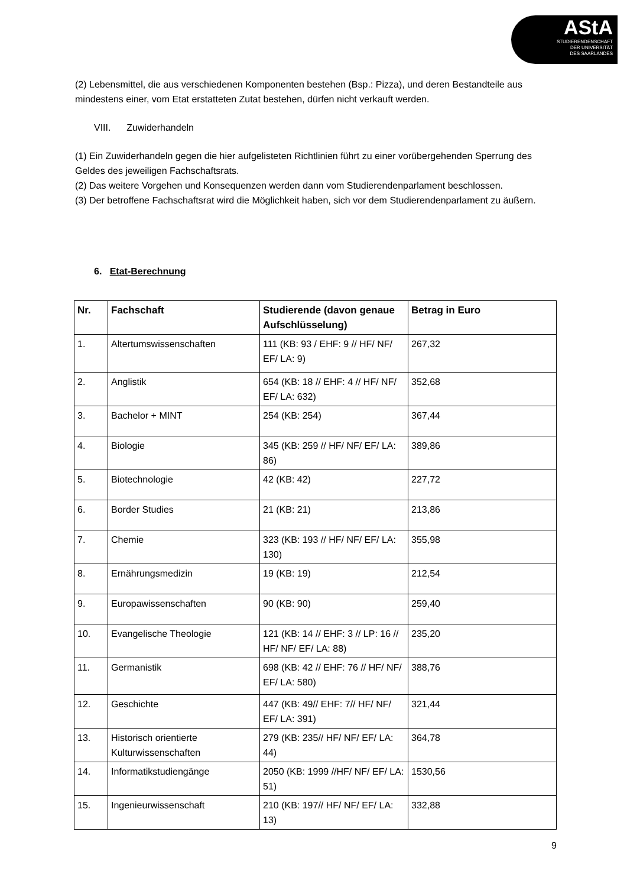AStA
STUDIERENDENSCHAFT
DER UNIVERSITÄT
DES SAARLANDES
(2) Lebensmittel, die aus verschiedenen Komponenten bestehen (Bsp.: Pizza), und deren Bestandteile aus mindestens einer, vom Etat erstatteten Zutat bestehen, dürfen nicht verkauft werden.
VIII. Zuwiderhandeln
(1) Ein Zuwiderhandeln gegen die hier aufgelisteten Richtlinien führt zu einer vorübergehenden Sperrung des Geldes des jeweiligen Fachschaftsrats.
(2) Das weitere Vorgehen und Konsequenzen werden dann vom Studierendenparlament beschlossen.
(3) Der betroffene Fachschaftsrat wird die Möglichkeit haben, sich vor dem Studierendenparlament zu äußern.
6. Etat-Berechnung
| Nr. | Fachschaft | Studierende (davon genaue Aufschlüsselung) | Betrag in Euro |
| --- | --- | --- | --- |
| 1. | Altertumswissenschaften | 111 (KB: 93 / EHF: 9 // HF/ NF/ EF/ LA: 9) | 267,32 |
| 2. | Anglistik | 654 (KB: 18 // EHF: 4 // HF/ NF/ EF/ LA: 632) | 352,68 |
| 3. | Bachelor + MINT | 254 (KB: 254) | 367,44 |
| 4. | Biologie | 345 (KB: 259 // HF/ NF/ EF/ LA: 86) | 389,86 |
| 5. | Biotechnologie | 42 (KB: 42) | 227,72 |
| 6. | Border Studies | 21 (KB: 21) | 213,86 |
| 7. | Chemie | 323 (KB: 193 // HF/ NF/ EF/ LA: 130) | 355,98 |
| 8. | Ernährungsmedizin | 19 (KB: 19) | 212,54 |
| 9. | Europawissenschaften | 90 (KB: 90) | 259,40 |
| 10. | Evangelische Theologie | 121 (KB: 14 // EHF: 3 // LP: 16 // HF/ NF/ EF/ LA: 88) | 235,20 |
| 11. | Germanistik | 698 (KB: 42 // EHF: 76 // HF/ NF/ EF/ LA: 580) | 388,76 |
| 12. | Geschichte | 447 (KB: 49// EHF: 7// HF/ NF/ EF/ LA: 391) | 321,44 |
| 13. | Historisch orientierte Kulturwissenschaften | 279 (KB: 235// HF/ NF/ EF/ LA: 44) | 364,78 |
| 14. | Informatikstudiengänge | 2050 (KB: 1999 //HF/ NF/ EF/ LA: 51) | 1530,56 |
| 15. | Ingenieurwissenschaft | 210 (KB: 197// HF/ NF/ EF/ LA: 13) | 332,88 |
9